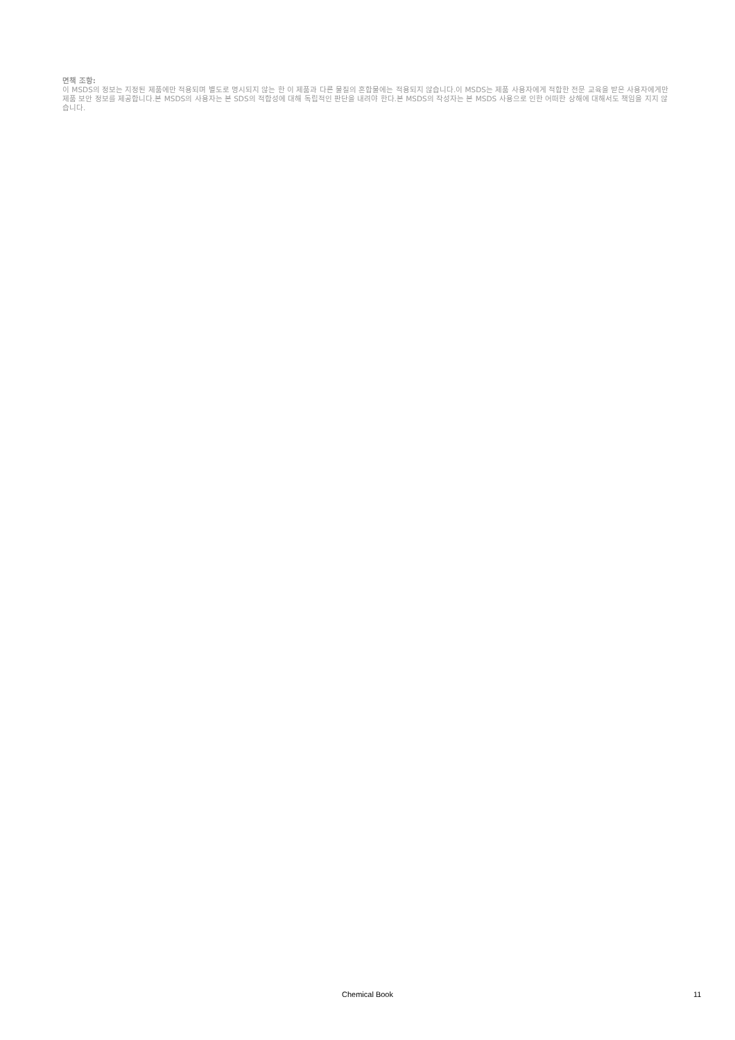면책 조항:
이 MSDS의 정보는 지정된 제품에만 적용되며 별도로 명시되지 않는 한 이 제품과 다른 물질의 혼합물에는 적용되지 않습니다.이 MSDS는 제품 사용자에게 적합한 전문 교육을 받은 사용자에게만 제품 보안 정보를 제공합니다.본 MSDS의 사용자는 본 SDS의 적합성에 대해 독립적인 판단을 내려야 한다.본 MSDS의 작성자는 본 MSDS 사용으로 인한 어떠한 상해에 대해서도 책임을 지지 않습니다.
Chemical Book 11